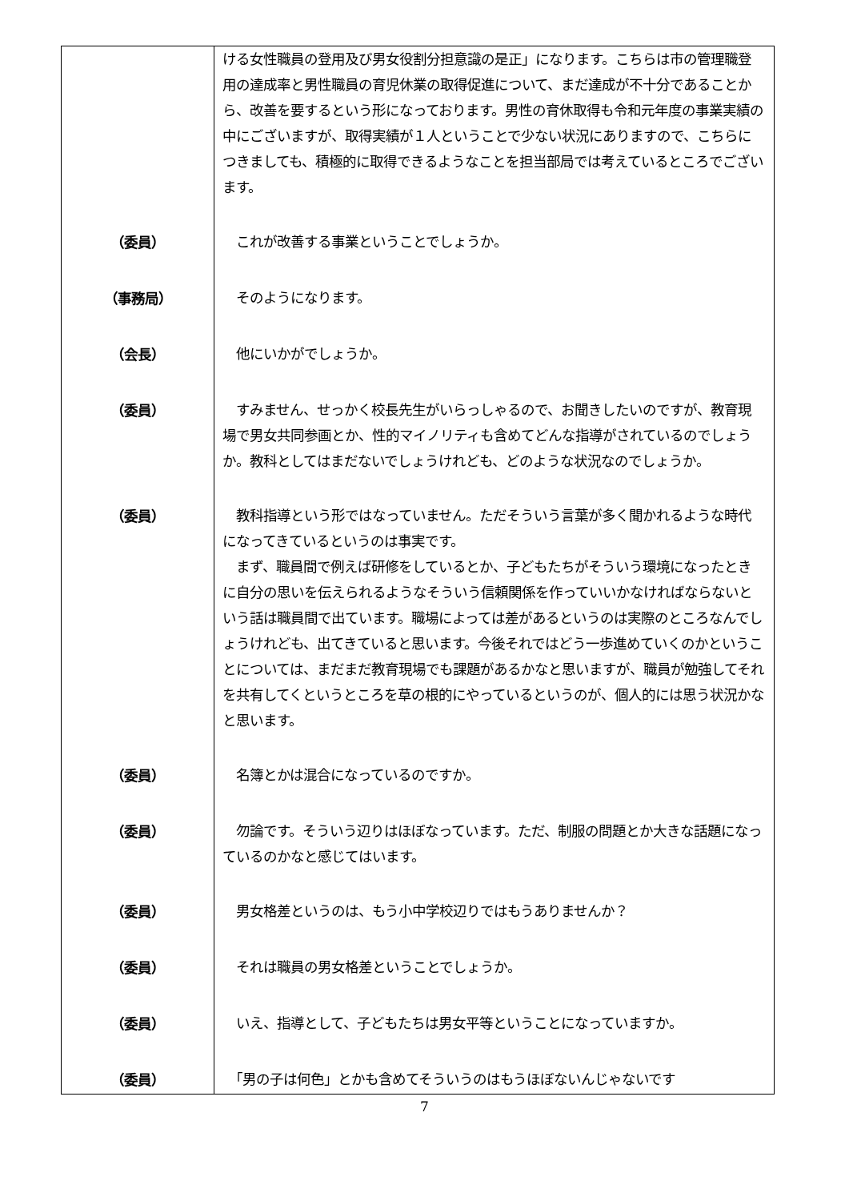| | ける女性職員の登用及び男女役割分担意識の是正」になります。こちらは市の管理職登用の達成率と男性職員の育児休業の取得促進について、まだ達成が不十分であることから、改善を要するという形になっております。男性の育休取得も令和元年度の事業実績の中にございますが、取得実績が１人ということで少ない状況にありますので、こちらにつきましても、積極的に取得できるようなことを担当部局では考えているところでございます。 |
| （委員） | これが改善する事業ということでしょうか。 |
| （事務局） | そのようになります。 |
| （会長） | 他にいかがでしょうか。 |
| （委員） | すみません、せっかく校長先生がいらっしゃるので、お聞きしたいのですが、教育現場で男女共同参画とか、性的マイノリティも含めてどんな指導がされているのでしょうか。教科としてはまだないでしょうけれども、どのような状況なのでしょうか。 |
| （委員） | 教科指導という形ではなっていません。ただそういう言葉が多く聞かれるような時代になってきているというのは事実です。 まず、職員間で例えば研修をしているとか、子どもたちがそういう環境になったときに自分の思いを伝えられるようなそういう信頼関係を作っていいかなければならないという話は職員間で出ています。職場によっては差があるというのは実際のところなんでしょうけれども、出てきていると思います。今後それではどう一歩進めていくのかということについては、まだまだ教育現場でも課題があるかなと思いますが、職員が勉強してそれを共有してくというところを草の根的にやっているというのが、個人的には思う状況かなと思います。 |
| （委員） | 名簿とかは混合になっているのですか。 |
| （委員） | 勿論です。そういう辺りはほぼなっています。ただ、制服の問題とか大きな話題になっているのかなと感じてはいます。 |
| （委員） | 男女格差というのは、もう小中学校辺りではもうありませんか？ |
| （委員） | それは職員の男女格差ということでしょうか。 |
| （委員） | いえ、指導として、子どもたちは男女平等ということになっていますか。 |
| （委員） | 「男の子は何色」とかも含めてそういうのはもうほぼないんじゃないです |
7